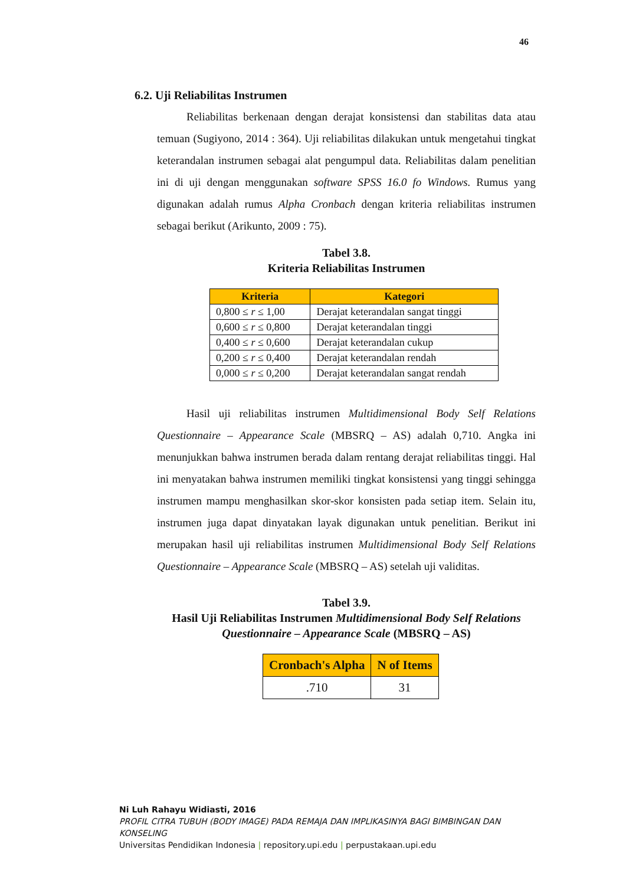46
6.2. Uji Reliabilitas Instrumen
Reliabilitas berkenaan dengan derajat konsistensi dan stabilitas data atau temuan (Sugiyono, 2014 : 364). Uji reliabilitas dilakukan untuk mengetahui tingkat keterandalan instrumen sebagai alat pengumpul data. Reliabilitas dalam penelitian ini di uji dengan menggunakan software SPSS 16.0 fo Windows. Rumus yang digunakan adalah rumus Alpha Cronbach dengan kriteria reliabilitas instrumen sebagai berikut (Arikunto, 2009 : 75).
Tabel 3.8.
Kriteria Reliabilitas Instrumen
| Kriteria | Kategori |
| --- | --- |
| 0,800 ≤ r ≤ 1,00 | Derajat keterandalan sangat tinggi |
| 0,600 ≤ r ≤ 0,800 | Derajat keterandalan tinggi |
| 0,400 ≤ r ≤ 0,600 | Derajat keterandalan cukup |
| 0,200 ≤ r ≤ 0,400 | Derajat keterandalan rendah |
| 0,000 ≤ r ≤ 0,200 | Derajat keterandalan sangat rendah |
Hasil uji reliabilitas instrumen Multidimensional Body Self Relations Questionnaire – Appearance Scale (MBSRQ – AS) adalah 0,710. Angka ini menunjukkan bahwa instrumen berada dalam rentang derajat reliabilitas tinggi. Hal ini menyatakan bahwa instrumen memiliki tingkat konsistensi yang tinggi sehingga instrumen mampu menghasilkan skor-skor konsisten pada setiap item. Selain itu, instrumen juga dapat dinyatakan layak digunakan untuk penelitian. Berikut ini merupakan hasil uji reliabilitas instrumen Multidimensional Body Self Relations Questionnaire – Appearance Scale (MBSRQ – AS) setelah uji validitas.
Tabel 3.9.
Hasil Uji Reliabilitas Instrumen Multidimensional Body Self Relations Questionnaire – Appearance Scale (MBSRQ – AS)
| Cronbach's Alpha | N of Items |
| --- | --- |
| .710 | 31 |
Ni Luh Rahayu Widiasti, 2016
PROFIL CITRA TUBUH (BODY IMAGE) PADA REMAJA DAN IMPLIKASINYA BAGI BIMBINGAN DAN KONSELING
Universitas Pendidikan Indonesia | repository.upi.edu | perpustakaan.upi.edu